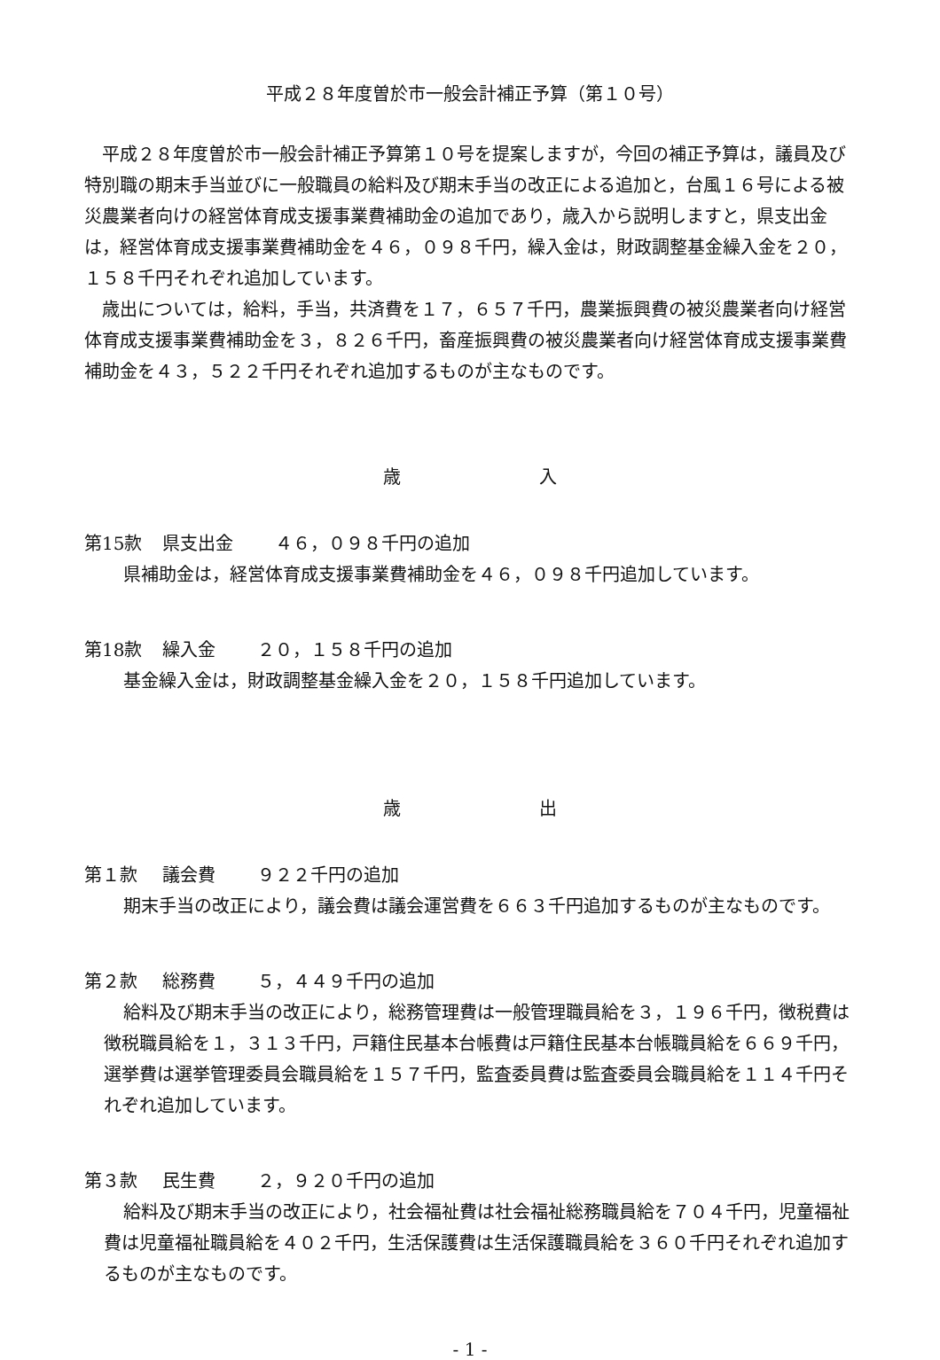平成２８年度曽於市一般会計補正予算（第１０号）
平成２８年度曽於市一般会計補正予算第１０号を提案しますが，今回の補正予算は，議員及び特別職の期末手当並びに一般職員の給料及び期末手当の改正による追加と，台風１６号による被災農業者向けの経営体育成支援事業費補助金の追加であり，歳入から説明しますと，県支出金は，経営体育成支援事業費補助金を４６，０９８千円，繰入金は，財政調整基金繰入金を２０，１５８千円それぞれ追加しています。
歳出については，給料，手当，共済費を１７，６５７千円，農業振興費の被災農業者向け経営体育成支援事業費補助金を３，８２６千円，畜産振興費の被災農業者向け経営体育成支援事業費補助金を４３，５２２千円それぞれ追加するものが主なものです。
歳 入
第15款 県支出金 　　４６，０９８千円の追加
県補助金は，経営体育成支援事業費補助金を４６，０９８千円追加しています。
第18款 繰入金 　２０，１５８千円の追加
基金繰入金は，財政調整基金繰入金を２０，１５８千円追加しています。
歳 出
第１款 議会費 　９２２千円の追加
期末手当の改正により，議会費は議会運営費を６６３千円追加するものが主なものです。
第２款 総務費 　５，４４９千円の追加
給料及び期末手当の改正により，総務管理費は一般管理職員給を３，１９６千円，徴税費は徴税職員給を１，３１３千円，戸籍住民基本台帳費は戸籍住民基本台帳職員給を６６９千円，選挙費は選挙管理委員会職員給を１５７千円，監査委員費は監査委員会職員給を１１４千円それぞれ追加しています。
第３款 民生費 　２，９２０千円の追加
給料及び期末手当の改正により，社会福祉費は社会福祉総務職員給を７０４千円，児童福祉費は児童福祉職員給を４０２千円，生活保護費は生活保護職員給を３６０千円それぞれ追加するものが主なものです。
- 1 -